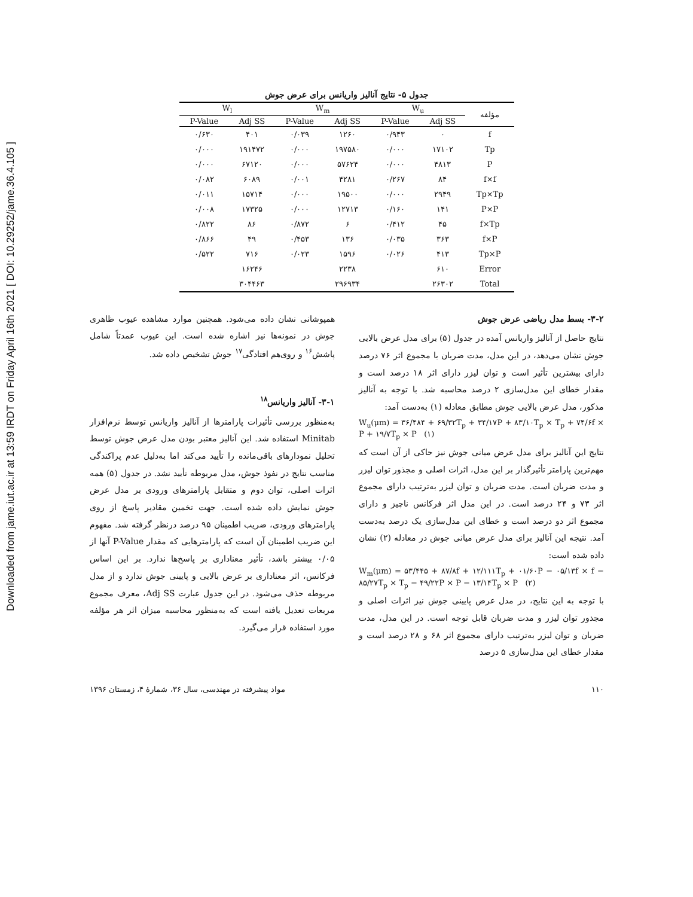Downloaded from jame.iut.ac.ir at 13:59 IRDT on Friday April 16th 2021 [ DOI: 10.29252/jame.36.4.105 ]
جدول ۵- نتایج آنالیز واریانس برای عرض جوش
| مؤلفه | W<sub>u</sub> | | W<sub>m</sub> | | W<sub>l</sub> | |
| --- | --- | --- | --- | --- | --- | --- |
| | Adj SS | P-Value | Adj SS | P-Value | Adj SS | P-Value |
| f | ۰ | ۰/۹۴۳ | ۱۲۶۰ | ۰/۰۳۹ | ۴۰۱ | ۰/۶۳۰ |
| Tp | ۱۷۱۰۲ | ۰/۰۰۰ | ۱۹۷۵۸۰ | ۰/۰۰۰ | ۱۹۱۴۷۲ | ۰/۰۰۰ |
| P | ۴۸۱۳ | ۰/۰۰۰ | ۵۷۶۲۴ | ۰/۰۰۰ | ۶۷۱۲۰ | ۰/۰۰۰ |
| f×f | ۸۴ | ۰/۲۶۷ | ۴۲۸۱ | ۰/۰۰۱ | ۶۰۸۹ | ۰/۰۸۲ |
| Tp×Tp | ۲۹۴۹ | ۰/۰۰۰ | ۱۹۵۰۰ | ۰/۰۰۰ | ۱۵۷۱۴ | ۰/۰۱۱ |
| P×P | ۱۴۱ | ۰/۱۶۰ | ۱۲۷۱۳ | ۰/۰۰۰ | ۱۷۳۲۵ | ۰/۰۰۸ |
| f×Tp | ۴۵ | ۰/۴۱۲ | ۶ | ۰/۸۷۲ | ۸۶ | ۰/۸۲۲ |
| f×P | ۳۶۳ | ۰/۰۳۵ | ۱۳۶ | ۰/۴۵۳ | ۴۹ | ۰/۸۶۶ |
| Tp×P | ۴۱۳ | ۰/۰۲۶ | ۱۵۹۶ | ۰/۰۲۳ | ۷۱۶ | ۰/۵۲۲ |
| Error | ۶۱۰ | | ۲۲۳۸ | | ۱۶۲۴۶ | |
| Total | ۲۶۳۰۲ | | ۲۹۶۹۳۴ | | ۳۰۴۴۶۳ | |
همپوشانی نشان داده می‌شود. همچنین موارد مشاهده عیوب ظاهری جوش در نمونه‌ها نیز اشاره شده است. این عیوب عمدتاً شامل پاشش<sup>۱۶</sup> و روی‌هم افتادگی<sup>۱۷</sup> جوش تشخیص داده شد.
۳-۱- آنالیز واریانس<sup>۱۸</sup>
به‌منظور بررسی تأثیرات پارامترها از آنالیز واریانس توسط نرم‌افزار Minitab استفاده شد. این آنالیز معتبر بودن مدل عرض جوش توسط تحلیل نمودارهای باقی‌مانده را تأیید می‌کند اما به‌دلیل عدم پراکندگی مناسب نتایج در نفوذ جوش، مدل مربوطه تأیید نشد. در جدول (۵) همه اثرات اصلی، توان دوم و متقابل پارامترهای ورودی بر مدل عرض جوش نمایش داده شده است. جهت تخمین مقادیر پاسخ از روی پارامترهای ورودی، ضریب اطمینان ۹۵ درصد درنظر گرفته شد. مفهوم این ضریب اطمینان آن است که پارامترهایی که مقدار P-Value آنها از ۰/۰۵ بیشتر باشد، تأثیر معناداری بر پاسخ‌ها ندارد. بر این اساس فرکانس، اثر معناداری بر عرض بالایی و پایینی جوش ندارد و از مدل مربوطه حذف می‌شود. در این جدول عبارت Adj SS، معرف مجموع مربعات تعدیل یافته است که به‌منظور محاسبه میزان اثر هر مؤلفه مورد استفاده قرار می‌گیرد.
۳-۲- بسط مدل ریاضی عرض جوش
نتایج حاصل از آنالیز واریانس آمده در جدول (۵) برای مدل عرض بالایی جوش نشان می‌دهد، در این مدل، مدت ضربان با مجموع اثر ۷۶ درصد دارای بیشترین تأثیر است و توان لیزر دارای اثر ۱۸ درصد است و مقدار خطای این مدل‌سازی ۲ درصد محاسبه شد. با توجه به آنالیز مذکور، مدل عرض بالایی جوش مطابق معادله (۱) به‌دست آمد:
W<sub>u</sub>(μm) = ۳۶/۴۸۴ + ۶۹/۳۲T<sub>p</sub> + ۳۴/۱۷P + ۸۳/۱۰T<sub>p</sub> × T<sub>p</sub> + ۷۴/۶f × P + ۱۹/۷T<sub>p</sub> × P (۱)
نتایج این آنالیز برای مدل عرض میانی جوش نیز حاکی از آن است که مهم‌ترین پارامتر تأثیرگذار بر این مدل، اثرات اصلی و مجذور توان لیزر و مدت ضربان است. مدت ضربان و توان لیزر به‌ترتیب دارای مجموع اثر ۷۳ و ۲۴ درصد است. در این مدل اثر فرکانس ناچیز و دارای مجموع اثر دو درصد است و خطای این مدل‌سازی یک درصد به‌دست آمد. نتیجه این آنالیز برای مدل عرض میانی جوش در معادله (۲) نشان داده شده است:
W<sub>m</sub>(μm) = ۵۳/۴۴۵ + ۸۷/۸f + ۱۲/۱۱۱T<sub>p</sub> + ۰۱/۶۰P − ۰۵/۱۳f × f − ۸۵/۲۷T<sub>p</sub> × T<sub>p</sub> − ۴۹/۲۲P × P − ۱۳/۱۴T<sub>p</sub> × P (۲)
با توجه به این نتایج، در مدل عرض پایینی جوش نیز اثرات اصلی و مجذور توان لیزر و مدت ضربان قابل توجه است. در این مدل، مدت ضربان و توان لیزر به‌ترتیب دارای مجموع اثر ۶۸ و ۲۸ درصد است و مقدار خطای این مدل‌سازی ۵ درصد
۱۱۰ مواد پیشرفته در مهندسی، سال ۳۶، شمارهٔ ۴، زمستان ۱۳۹۶